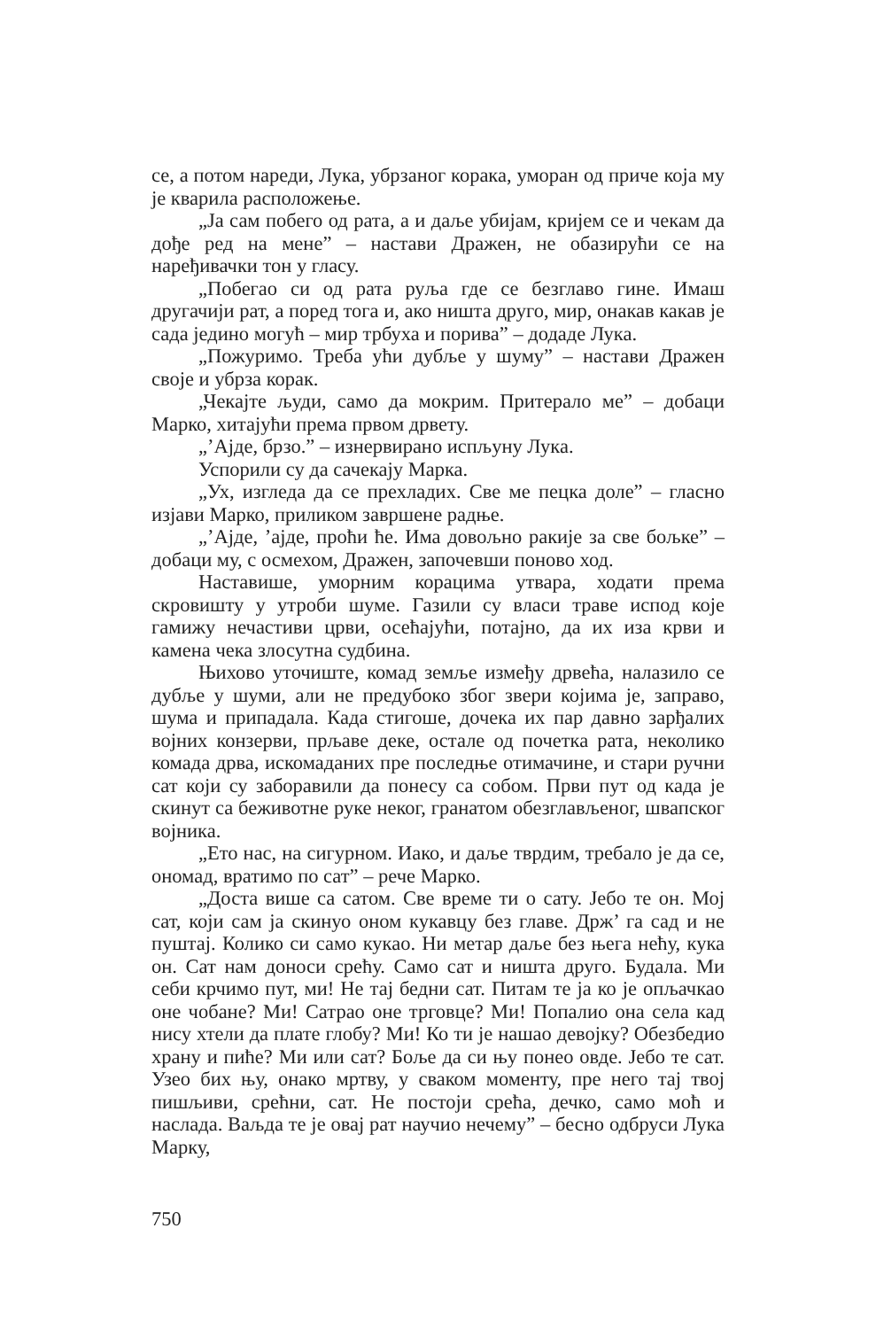се, а потом нареди, Лука, убрзаног корака, уморан од приче која му је кварила расположење.
„Ја сам побего од рата, а и даље убијам, кријем се и чекам да дође ред на мене” – настави Дражен, не обазирући се на наређивачки тон у гласу.
„Побегао си од рата руља где се безглаво гине. Имаш другачији рат, а поред тога и, ако ништа друго, мир, онакав какав је сада једино могућ – мир трбуха и порива” – додаде Лука.
„Пожуримо. Треба ући дубље у шуму” – настави Дражен своје и убрза корак.
„Чекајте људи, само да мокрим. Притерало ме” – добаци Марко, хитајући према првом дрвету.
„’Ајде, брзо.” – изнервирано испљуну Лука.
Успорили су да сачекају Марка.
„Ух, изгледа да се прехладих. Све ме пецка доле” – гласно изјави Марко, приликом завршене радње.
„’Ајде, ’ајде, проћи ће. Има довољно ракије за све бољке” – добаци му, с осмехом, Дражен, започевши поново ход.
Наставише, уморним корацима утвара, ходати према скровишту у утроби шуме. Газили су власи траве испод које гамижу нечастиви црви, осећајући, потајно, да их иза крви и камена чека злосутна судбина.
Њихово уточиште, комад земље између дрвећа, налазило се дубље у шуми, али не предубоко због звери којима је, заправо, шума и припадала. Када стигоше, дочека их пар давно зарђалих војних конзерви, прљаве деке, остале од почетка рата, неколико комада дрва, искомаданих пре последње отимачине, и стари ручни сат који су заборавили да понесу са собом. Први пут од када је скинут са беживотне руке неког, гранатом обезглављеног, швапског војника.
„Ето нас, на сигурном. Иако, и даље тврдим, требало је да се, ономад, вратимо по сат” – рече Марко.
„Доста више са сатом. Све време ти о сату. Јебо те он. Мој сат, који сам ја скинуо оном кукавцу без главе. Држ’ га сад и не пуштај. Колико си само кукао. Ни метар даље без њега нећу, кука он. Сат нам доноси срећу. Само сат и ништа друго. Будала. Ми себи крчимо пут, ми! Не тај бедни сат. Питам те ја ко је опљачкао оне чобане? Ми! Сатрао оне трговце? Ми! Попалио она села кад нису хтели да плате глобу? Ми! Ко ти је нашао девојку? Обезбедио храну и пиће? Ми или сат? Боље да си њу понео овде. Јебо те сат. Узео бих њу, онако мртву, у сваком моменту, пре него тај твој пишљиви, срећни, сат. Не постоји срећа, дечко, само моћ и наслада. Ваљда те је овај рат научио нечему” – бесно одбруси Лука Марку,
750